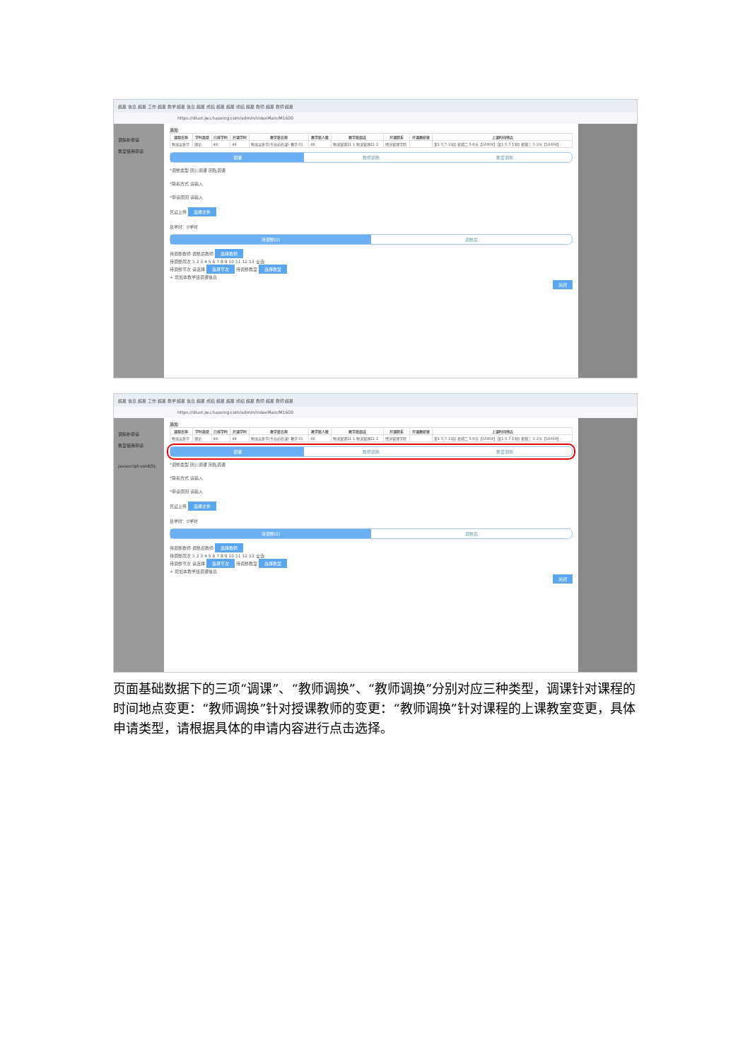超星 信息 超星 工作 超星 教学 超星 信息 超星 成绩 超星 超星 成绩 超星 教师 超星 教师 超星
https://dlust.jw.chaoxing.com/admin/indexMain/M1600
调停补申请
教室借用申请
添加
| 课程名称 | 学时类型 | 已排学时 | 开课学时 | 教学班名称 | 教学班人数 | 教学班组成 | 开课院系 | 开课教研室 | 上课时间地点 |
| --- | --- | --- | --- | --- | --- | --- | --- | --- | --- |
| 物流运筹学 | 理论 | 48 | 48 | 物流运筹学(专业必修课)-教学-01 | 48 | 物流管理21-1,物流管理21-2 | 经济管理学院 | | 第1-5,7-13周 星期二 5-6节【1A309】;第1-5,7-13周 星期三 1-2节【1A309】; |
调课 教师调换 教室调换
*调整类型 因公调课 因私调课
*联系方式 请输入
*申请原因 请输入
凭证上传 选择文件
总学时：0学时
待调整(0) 调整后
待调整教师 调整后教师 选择教师
待调整周次 1 2 3 4 5 6 7 8 9 10 11 12 13 全选
待调整节次 请选择 选择节次 待调整教室 选择教室
+ 增加本教学班调课信息
关闭
超星 信息 超星 工作 超星 教学 超星 信息 超星 成绩 超星 超星 成绩 超星 教师 超星 教师 超星
https://dlust.jw.chaoxing.com/admin/indexMain/M1600
调停补申请
教室借用申请
javascript:void(0);
添加
| 课程名称 | 学时类型 | 已排学时 | 开课学时 | 教学班名称 | 教学班人数 | 教学班组成 | 开课院系 | 开课教研室 | 上课时间地点 |
| --- | --- | --- | --- | --- | --- | --- | --- | --- | --- |
| 物流运筹学 | 理论 | 48 | 48 | 物流运筹学(专业必修课)-教学-01 | 48 | 物流管理21-1,物流管理21-2 | 经济管理学院 | | 第1-5,7-13周 星期二 5-6节【1A309】;第1-5,7-13周 星期三 1-2节【1A309】; |
调课 教师调换 教室调换
*调整类型 因公调课 因私调课
*联系方式 请输入
*申请原因 请输入
凭证上传 选择文件
总学时：0学时
待调整(0) 调整后
待调整教师 调整后教师 选择教师
待调整周次 1 2 3 4 5 6 7 8 9 10 11 12 13 全选
待调整节次 请选择 选择节次 待调整教室 选择教室
+ 增加本教学班调课信息
关闭
页面基础数据下的三项“调课”、“教师调换”、“教师调换”分别对应三种类型，调课针对课程的时间地点变更：“教师调换”针对授课教师的变更：“教师调换”针对课程的上课教室变更，具体申请类型，请根据具体的申请内容进行点击选择。